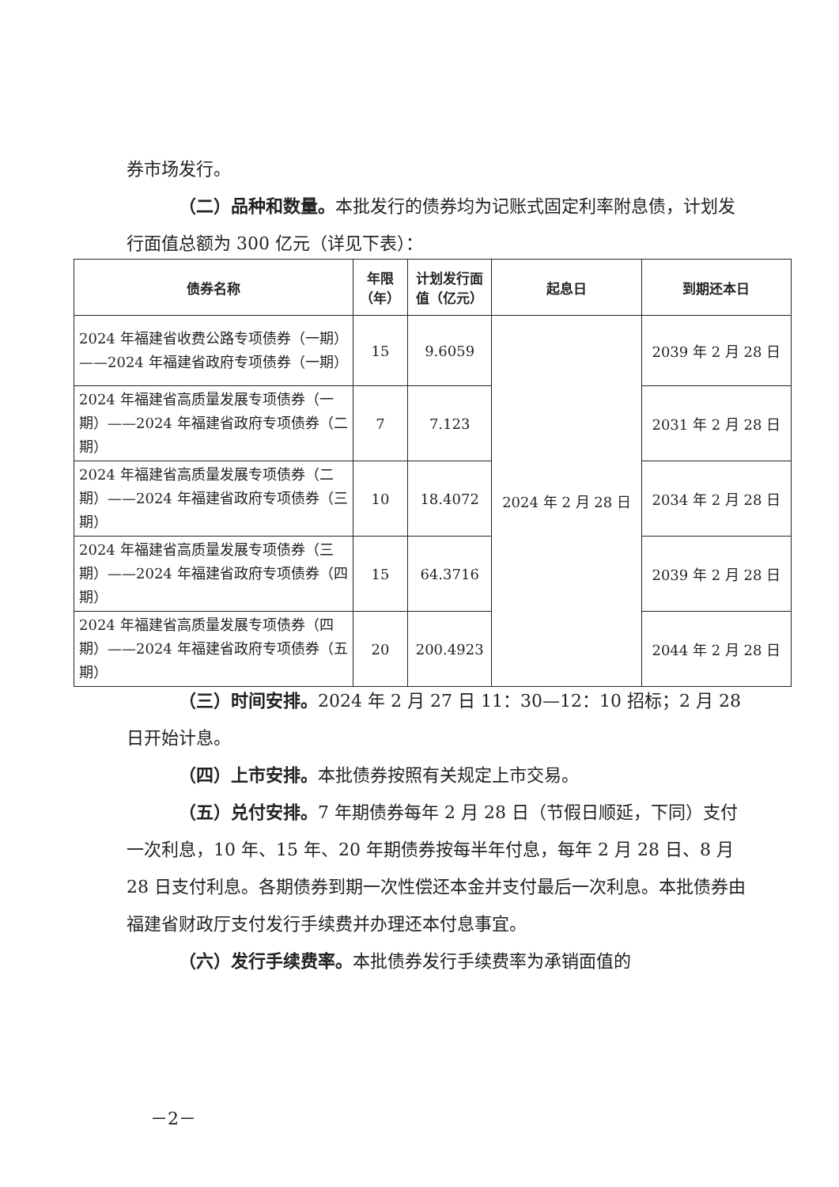券市场发行。
（二）品种和数量。本批发行的债券均为记账式固定利率附息债，计划发行面值总额为 300 亿元（详见下表）：
| 债券名称 | 年限 （年） | 计划发行面 值（亿元） | 起息日 | 到期还本日 |
| --- | --- | --- | --- | --- |
| 2024 年福建省收费公路专项债券（一期）——2024 年福建省政府专项债券（一期） | 15 | 9.6059 | 2024 年 2 月 28 日 | 2039 年 2 月 28 日 |
| 2024 年福建省高质量发展专项债券（一期）——2024 年福建省政府专项债券（二期） | 7 | 7.123 | | 2031 年 2 月 28 日 |
| 2024 年福建省高质量发展专项债券（二期）——2024 年福建省政府专项债券（三期） | 10 | 18.4072 | | 2034 年 2 月 28 日 |
| 2024 年福建省高质量发展专项债券（三期）——2024 年福建省政府专项债券（四期） | 15 | 64.3716 | | 2039 年 2 月 28 日 |
| 2024 年福建省高质量发展专项债券（四期）——2024 年福建省政府专项债券（五期） | 20 | 200.4923 | | 2044 年 2 月 28 日 |
（三）时间安排。2024 年 2 月 27 日 11：30—12：10 招标；2 月 28 日开始计息。
（四）上市安排。本批债券按照有关规定上市交易。
（五）兑付安排。7 年期债券每年 2 月 28 日（节假日顺延，下同）支付一次利息，10 年、15 年、20 年期债券按每半年付息，每年 2 月 28 日、8 月 28 日支付利息。各期债券到期一次性偿还本金并支付最后一次利息。本批债券由福建省财政厅支付发行手续费并办理还本付息事宜。
（六）发行手续费率。本批债券发行手续费率为承销面值的
－2－